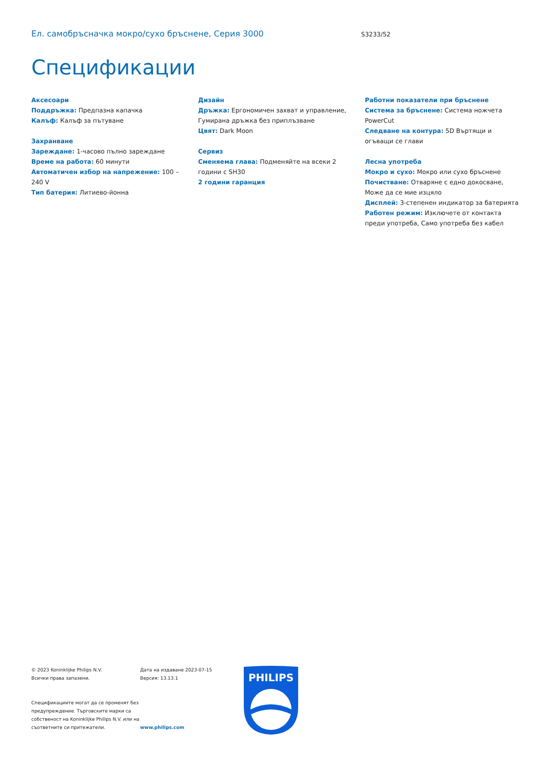Ел. самобръсначка мокро/сухо бръснене, Серия 3000
S3233/52
Спецификации
Аксесоари
Поддръжка: Предпазна капачка
Калъф: Калъф за пътуване
Захранване
Зареждане: 1-часово пълно зареждане
Време на работа: 60 минути
Автоматичен избор на напрежение: 100 – 240 V
Тип батерия: Литиево-йонна
Дизайн
Дръжка: Ергономичен захват и управление, Гумирана дръжка без приплъзване
Цвят: Dark Moon
Сервиз
Сменяема глава: Подменяйте на всеки 2 години с SH30
2 години гаранция
Работни показатели при бръснене
Система за бръснене: Система ножчета PowerCut
Следване на контура: 5D Въртящи и огъващи се глави
Лесна употреба
Мокро и сухо: Мокро или сухо бръснене
Почистване: Отваряне с едно докосване, Може да се мие изцяло
Дисплей: 3-степенен индикатор за батерията
Работен режим: Изключете от контакта преди употреба, Само употреба без кабел
© 2023 Koninklijke Philips N.V.
Всички права запазени.
Спецификациите могат да се променят без предупреждение. Търговските марки са собственост на Koninklijke Philips N.V. или на съответните си притежатели.
Дата на издаване 2023-07-15
Версия: 13.13.1
www.philips.com
PHILIPS